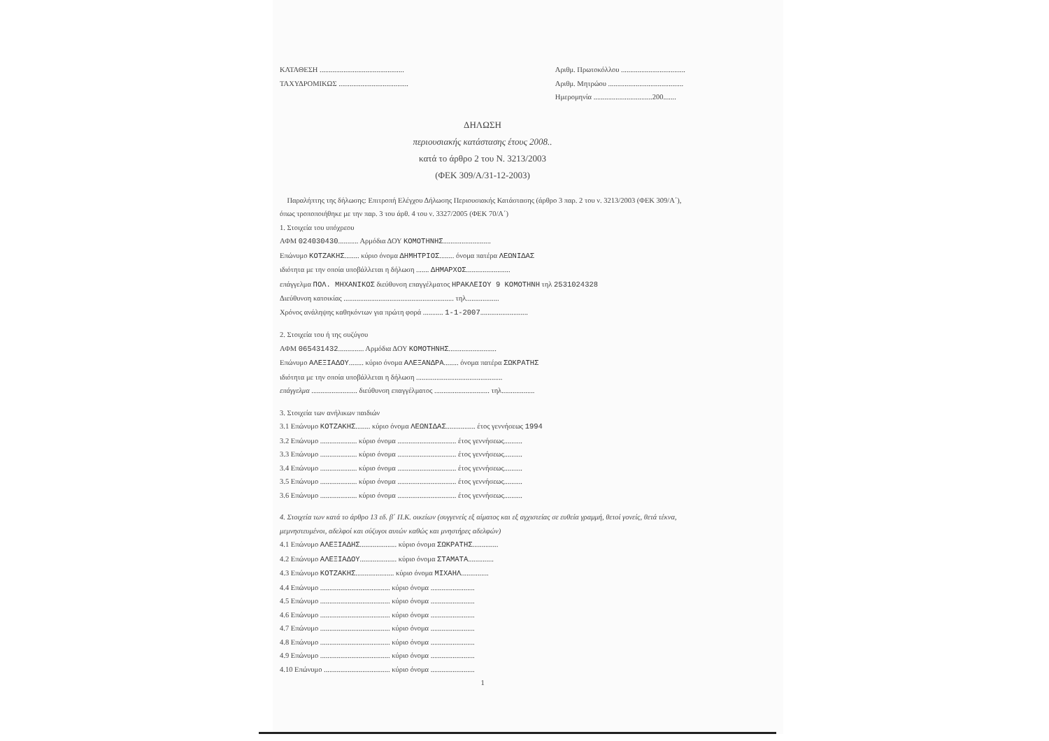ΚΑΤΑΘΕΣΗ ..............................................
ΤΑΧΥΔΡΟΜΙΚΩΣ ......................................
Αριθμ. Πρωτοκόλλου ...................................
Αριθμ. Μητρώου .........................................
Ημερομηνία ................................200.......
ΔΗΛΩΣΗ
περιουσιακής κατάστασης έτους 2008..
κατά το άρθρο 2 του Ν. 3213/2003
(ΦΕΚ 309/Α/31-12-2003)
Παραλήπτης της δήλωσης: Επιτροπή Ελέγχου Δήλωσης Περιουσιακής Κατάστασης (άρθρο 3 παρ. 2 του ν. 3213/2003 (ΦΕΚ 309/Α΄), όπως τροποποιήθηκε με την παρ. 3 του άρθ. 4 του ν. 3327/2005 (ΦΕΚ 70/Α΄)
1. Στοιχεία του υπόχρεου
ΑΦΜ 024030430........... Αρμόδια ΔΟΥ ΚΟΜΟΤΗΝΗΣ..........................
Επώνυμο ΚΟΤΖΑΚΗΣ........ κύριο όνομα ΔΗΜΗΤΡΙΟΣ........ όνομα πατέρα ΛΕΩΝΙΔΑΣ
ιδιότητα με την οποία υποβάλλεται η δήλωση ....... ΔΗΜΑΡΧΟΣ........................
επάγγελμα ΠΟΛ. ΜΗΧΑΝΙΚΟΣ διεύθυνση επαγγέλματος ΗΡΑΚΛΕΙΟΥ 9 ΚΟΜΟΤΗΝΗ τηλ 2531024328
Διεύθυνση κατοικίας ............................................................ τηλ..................
Χρόνος ανάληψης καθηκόντων για πρώτη φορά ........... 1-1-2007..........................
2. Στοιχεία του ή της συζύγου
ΑΦΜ 065431432.............. Αρμόδια ΔΟΥ ΚΟΜΟΤΗΝΗΣ..........................
Επώνυμο ΑΛΕΞΙΑΔΟΥ........ κύριο όνομα ΑΛΕΞΑΝΔΡΑ........ όνομα πατέρα ΣΩΚΡΑΤΗΣ
ιδιότητα με την οποία υποβάλλεται η δήλωση ...............................................
επάγγελμα ......................... διεύθυνση επαγγέλματος .............................. τηλ..................
3. Στοιχεία των ανήλικων παιδιών
3.1 Επώνυμο ΚΟΤΖΑΚΗΣ........ κύριο όνομα ΛΕΩΝΙΔΑΣ................ έτος γεννήσεως 1994
3.2 Επώνυμο .................... κύριο όνομα ................................ έτος γεννήσεως..........
3.3 Επώνυμο .................... κύριο όνομα ................................ έτος γεννήσεως..........
3.4 Επώνυμο .................... κύριο όνομα ................................ έτος γεννήσεως..........
3.5 Επώνυμο .................... κύριο όνομα ................................ έτος γεννήσεως..........
3.6 Επώνυμο .................... κύριο όνομα ................................ έτος γεννήσεως..........
4. Στοιχεία των κατά το άρθρο 13 εδ. β΄ Π.Κ. οικείων (συγγενείς εξ αίματος και εξ αγχιστείας σε ευθεία γραμμή, θετοί γονείς, θετά τέκνα, μεμνηστευμένοι, αδελφοί και σύζυγοι αυτών καθώς και μνηστήρες αδελφών)
4.1 Επώνυμο ΑΛΕΞΙΑΔΗΣ.................... κύριο όνομα ΣΩΚΡΑΤΗΣ..............
4.2 Επώνυμο ΑΛΕΞΙΑΔΟΥ.................... κύριο όνομα ΣΤΑΜΑΤΑ..............
4.3 Επώνυμο ΚΟΤΖΑΚΗΣ..................... κύριο όνομα ΜΙΧΑΗΛ...............
4.4 Επώνυμο ...................................... κύριο όνομα ........................
4.5 Επώνυμο ...................................... κύριο όνομα ........................
4.6 Επώνυμο ...................................... κύριο όνομα ........................
4.7 Επώνυμο ...................................... κύριο όνομα ........................
4.8 Επώνυμο ...................................... κύριο όνομα ........................
4.9 Επώνυμο ...................................... κύριο όνομα ........................
4.10 Επώνυμο .................................... κύριο όνομα ........................
1